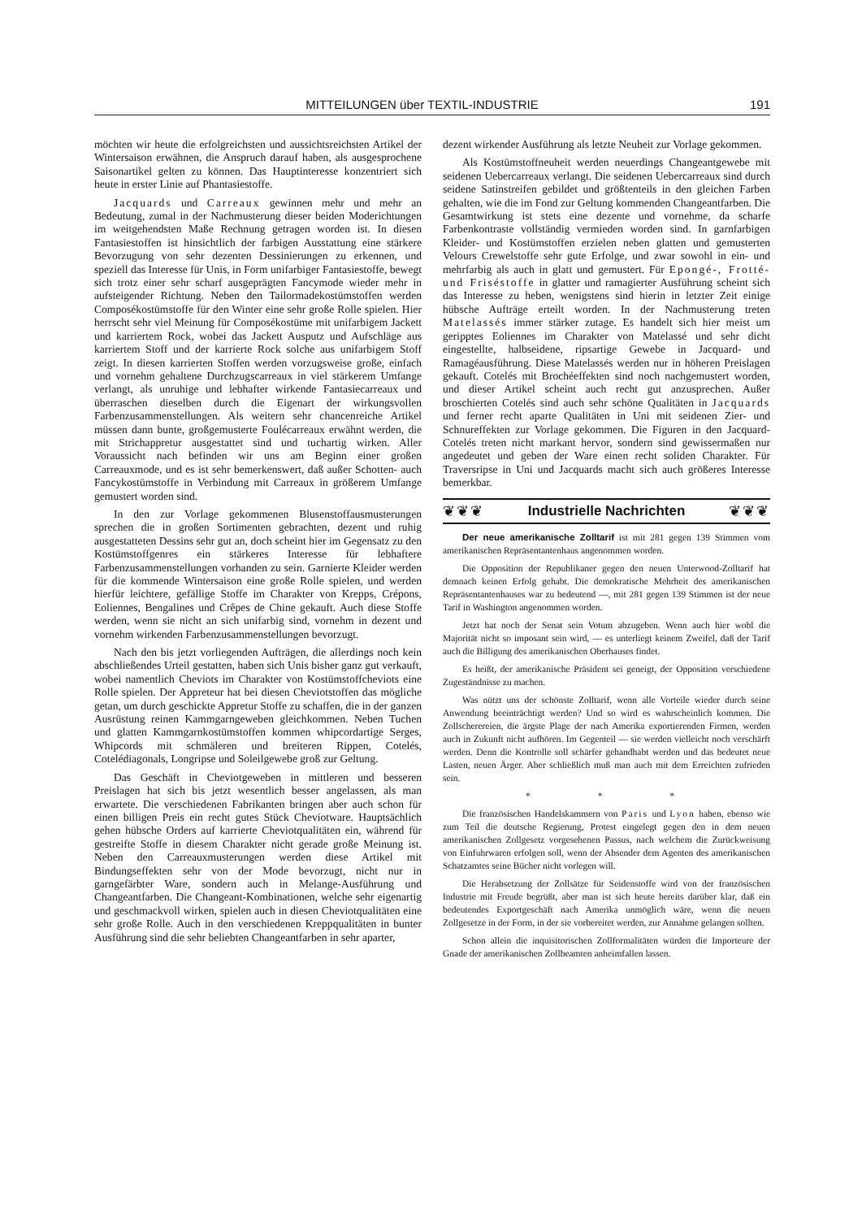MITTEILUNGEN über TEXTIL-INDUSTRIE 191
möchten wir heute die erfolgreichsten und aussichtsreichsten Artikel der Wintersaison erwähnen, die Anspruch darauf haben, als ausgesprochene Saisonartikel gelten zu können. Das Hauptinteresse konzentriert sich heute in erster Linie auf Phantasiestoffe.
Jacquards und Carreaux gewinnen mehr und mehr an Bedeutung, zumal in der Nachmusterung dieser beiden Moderichtungen im weitgehendsten Maße Rechnung getragen worden ist. In diesen Fantasiestoffen ist hinsichtlich der farbigen Ausstattung eine stärkere Bevorzugung von sehr dezenten Dessinierungen zu erkennen, und speziell das Interesse für Unis, in Form unifarbiger Fantasiestoffe, bewegt sich trotz einer sehr scharf ausgeprägten Fancymode wieder mehr in aufsteigender Richtung. Neben den Tailormadekostümstoffen werden Composékostümstoffe für den Winter eine sehr große Rolle spielen. Hier herrscht sehr viel Meinung für Composékostüme mit unifarbigem Jackett und karriertem Rock, wobei das Jackett Ausputz und Aufschläge aus karriertem Stoff und der karrierte Rock solche aus unifarbigem Stoff zeigt. In diesen karrierten Stoffen werden vorzugsweise große, einfach und vornehm gehaltene Durchzugscarreaux in viel stärkerem Umfange verlangt, als unruhige und lebhafter wirkende Fantasiecarreaux und überraschen dieselben durch die Eigenart der wirkungsvollen Farbenzusammenstellungen. Als weitern sehr chancenreiche Artikel müssen dann bunte, großgemusterte Foulécarreaux erwähnt werden, die mit Strichappretur ausgestattet sind und tuchartig wirken. Aller Voraussicht nach befinden wir uns am Beginn einer großen Carreauxmode, und es ist sehr bemerkenswert, daß außer Schotten- auch Fancykostümstoffe in Verbindung mit Carreaux in größerem Umfange gemustert worden sind.
In den zur Vorlage gekommenen Blusenstoffausmusterungen sprechen die in großen Sortimenten gebrachten, dezent und ruhig ausgestatteten Dessins sehr gut an, doch scheint hier im Gegensatz zu den Kostümstoffgenres ein stärkeres Interesse für lebhaftere Farbenzusammenstellungen vorhanden zu sein. Garnierte Kleider werden für die kommende Wintersaison eine große Rolle spielen, und werden hierfür leichtere, gefällige Stoffe im Charakter von Krepps, Crépons, Eoliennes, Bengalines und Crêpes de Chine gekauft. Auch diese Stoffe werden, wenn sie nicht an sich unifarbig sind, vornehm in dezent und vornehm wirkenden Farbenzusammenstellungen bevorzugt.
Nach den bis jetzt vorliegenden Aufträgen, die allerdings noch kein abschließendes Urteil gestatten, haben sich Unis bisher ganz gut verkauft, wobei namentlich Cheviots im Charakter von Kostümstoffcheviots eine Rolle spielen. Der Appreteur hat bei diesen Cheviotstoffen das mögliche getan, um durch geschickte Appretur Stoffe zu schaffen, die in der ganzen Ausrüstung reinen Kammgarngeweben gleichkommen. Neben Tuchen und glatten Kammgarnkostümstoffen kommen whipcordartige Serges, Whipcords mit schmäleren und breiteren Rippen, Cotelés, Cotelédiagonals, Longripse und Soleilgewebe groß zur Geltung.
Das Geschäft in Cheviotgeweben in mittleren und besseren Preislagen hat sich bis jetzt wesentlich besser angelassen, als man erwartete. Die verschiedenen Fabrikanten bringen aber auch schon für einen billigen Preis ein recht gutes Stück Cheviotware. Hauptsächlich gehen hübsche Orders auf karrierte Cheviotqualitäten ein, während für gestreifte Stoffe in diesem Charakter nicht gerade große Meinung ist. Neben den Carreauxmusterungen werden diese Artikel mit Bindungseffekten sehr von der Mode bevorzugt, nicht nur in garngefärbter Ware, sondern auch in Melange-Ausführung und Changeantfarben. Die Changeant-Kombinationen, welche sehr eigenartig und geschmackvoll wirken, spielen auch in diesen Cheviotqualitäten eine sehr große Rolle. Auch in den verschiedenen Kreppqualitäten in bunter Ausführung sind die sehr beliebten Changeantfarben in sehr aparter,
dezent wirkender Ausführung als letzte Neuheit zur Vorlage gekommen.
Als Kostümstoffneuheit werden neuerdings Changeantgewebe mit seidenen Uebercarreaux verlangt. Die seidenen Uebercarreaux sind durch seidene Satinstreifen gebildet und größtenteils in den gleichen Farben gehalten, wie die im Fond zur Geltung kommenden Changeantfarben. Die Gesamtwirkung ist stets eine dezente und vornehme, da scharfe Farbenkontraste vollständig vermieden worden sind. In garnfarbigen Kleider- und Kostümstoffen erzielen neben glatten und gemusterten Velours Crewelstoffe sehr gute Erfolge, und zwar sowohl in ein- und mehrfarbig als auch in glatt und gemustert. Für Epongé-, Frotté- und Friséstoffe in glatter und ramagierter Ausführung scheint sich das Interesse zu heben, wenigstens sind hierin in letzter Zeit einige hübsche Aufträge erteilt worden. In der Nachmusterung treten Matelassés immer stärker zutage. Es handelt sich hier meist um geripptes Eoliennes im Charakter von Matelassé und sehr dicht eingestellte, halbseidene, ripsartige Gewebe in Jacquard- und Ramagéausführung. Diese Matelassés werden nur in höheren Preislagen gekauft. Cotelés mit Brochéeffekten sind noch nachgemustert worden, und dieser Artikel scheint auch recht gut anzusprechen. Außer broschierten Cotelés sind auch sehr schöne Qualitäten in Jacquards und ferner recht aparte Qualitäten in Uni mit seidenen Zier- und Schnureffekten zur Vorlage gekommen. Die Figuren in den Jacquard-Cotelés treten nicht markant hervor, sondern sind gewissermaßen nur angedeutet und geben der Ware einen recht soliden Charakter. Für Traversripse in Uni und Jacquards macht sich auch größeres Interesse bemerkbar.
❦❦❦ Industrielle Nachrichten ❦❦❦
Der neue amerikanische Zolltarif ist mit 281 gegen 139 Stimmen vom amerikanischen Repräsentantenhaus angenommen worden.
Die Opposition der Republikaner gegen den neuen Unterwood-Zolltarif hat demnach keinen Erfolg gehabt. Die demokratische Mehrheit des amerikanischen Repräsentantenhauses war zu bedeutend —, mit 281 gegen 139 Stimmen ist der neue Tarif in Washington angenommen worden.
Jetzt hat noch der Senat sein Votum abzugeben. Wenn auch hier wohl die Majorität nicht so imposant sein wird, — es unterliegt keinem Zweifel, daß der Tarif auch die Billigung des amerikanischen Oberhauses findet.
Es heißt, der amerikanische Präsident sei geneigt, der Opposition verschiedene Zugeständnisse zu machen.
Was nützt uns der schönste Zolltarif, wenn alle Vorteile wieder durch seine Anwendung beeinträchtigt werden? Und so wird es wahrscheinlich kommen. Die Zollscherereien, die ärgste Plage der nach Amerika exportierenden Firmen, werden auch in Zukunft nicht aufhören. Im Gegenteil — sie werden vielleicht noch verschärft werden. Denn die Kontrolle soll schärfer gehandhabt werden und das bedeutet neue Lasten, neuen Ärger. Aber schließlich muß man auch mit dem Erreichten zufrieden sein.
* * *
Die französischen Handelskammern von Paris und Lyon haben, ebenso wie zum Teil die deutsche Regierung, Protest eingelegt gegen den in dem neuen amerikanischen Zollgesetz vorgesehenen Passus, nach welchem die Zurückweisung von Einfuhrwaren erfolgen soll, wenn der Absender dem Agenten des amerikanischen Schatzamtes seine Bücher nicht vorlegen will.
Die Herabsetzung der Zollsätze für Seidenstoffe wird von der französischen Industrie mit Freude begrüßt, aber man ist sich heute bereits darüber klar, daß ein bedeutendes Exportgeschäft nach Amerika unmöglich wäre, wenn die neuen Zollgesetze in der Form, in der sie vorbereitet werden, zur Annahme gelangen sollten.
Schon allein die inquisitorischen Zollformalitäten würden die Importeure der Gnade der amerikanischen Zollbeamten anheimfallen lassen.